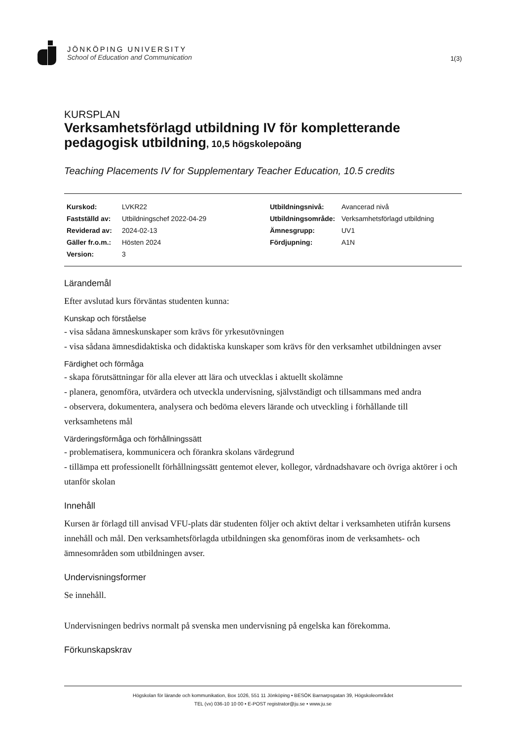JÖNKÖPING UNIVERSITY
School of Education and Communication
1(3)
KURSPLAN
Verksamhetsförlagd utbildning IV för kompletterande pedagogisk utbildning, 10,5 högskolepoäng
Teaching Placements IV for Supplementary Teacher Education, 10.5 credits
| Kurskod: | LVKR22 | Utbildningsnivå: | Avancerad nivå |
| Fastställd av: | Utbildningschef 2022-04-29 | Utbildningsområde: | Verksamhetsförlagd utbildning |
| Reviderad av: | 2024-02-13 | Ämnesgrupp: | UV1 |
| Gäller fr.o.m.: | Hösten 2024 | Fördjupning: | A1N |
| Version: | 3 | | |
Lärandemål
Efter avslutad kurs förväntas studenten kunna:
Kunskap och förståelse
- visa sådana ämneskunskaper som krävs för yrkesutövningen
- visa sådana ämnesdidaktiska och didaktiska kunskaper som krävs för den verksamhet utbildningen avser
Färdighet och förmåga
- skapa förutsättningar för alla elever att lära och utvecklas i aktuellt skolämne
- planera, genomföra, utvärdera och utveckla undervisning, självständigt och tillsammans med andra
- observera, dokumentera, analysera och bedöma elevers lärande och utveckling i förhållande till verksamhetens mål
Värderingsförmåga och förhållningssätt
- problematisera, kommunicera och förankra skolans värdegrund
- tillämpa ett professionellt förhållningssätt gentemot elever, kollegor, vårdnadshavare och övriga aktörer i och utanför skolan
Innehåll
Kursen är förlagd till anvisad VFU-plats där studenten följer och aktivt deltar i verksamheten utifrån kursens innehåll och mål. Den verksamhetsförlagda utbildningen ska genomföras inom de verksamhets- och ämnesområden som utbildningen avser.
Undervisningsformer
Se innehåll.
Undervisningen bedrivs normalt på svenska men undervisning på engelska kan förekomma.
Förkunskapskrav
Högskolan för lärande och kommunikation, Box 1026, 551 11 Jönköping • BESÖK Barnarpsgatan 39, Högskoleområdet
TEL (vx) 036-10 10 00 • E-POST registrator@ju.se • www.ju.se